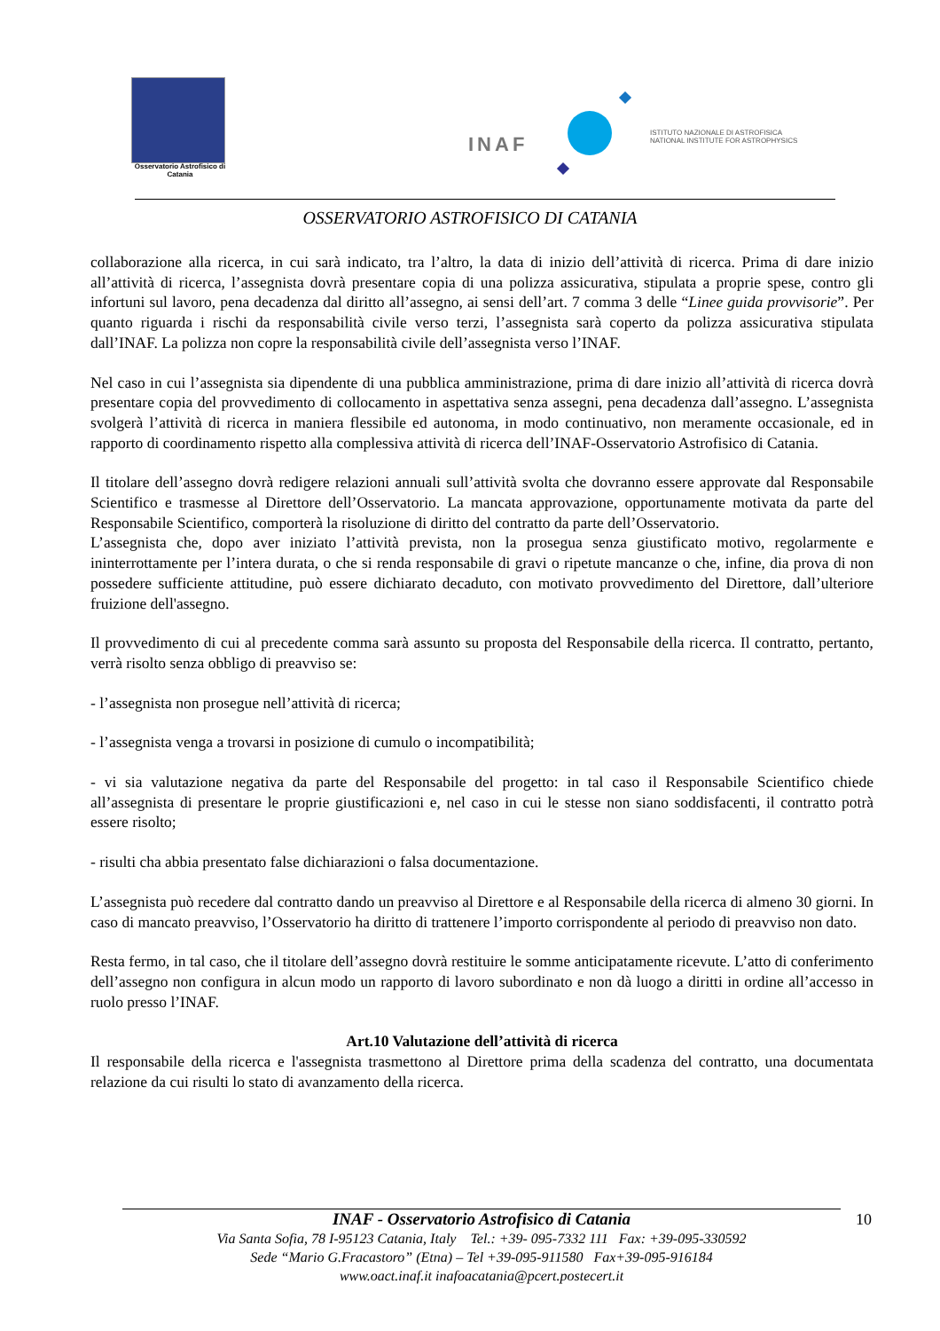Osservatorio Astrofisico di Catania
INAF
ISTITUTO NAZIONALE DI ASTROFISICA
NATIONAL INSTITUTE FOR ASTROPHYSICS
OSSERVATORIO ASTROFISICO DI CATANIA
collaborazione alla ricerca, in cui sarà indicato, tra l’altro, la data di inizio dell’attività di ricerca. Prima di dare inizio all’attività di ricerca, l’assegnista dovrà presentare copia di una polizza assicurativa, stipulata a proprie spese, contro gli infortuni sul lavoro, pena decadenza dal diritto all’assegno, ai sensi dell’art. 7 comma 3 delle “Linee guida provvisorie”. Per quanto riguarda i rischi da responsabilità civile verso terzi, l’assegnista sarà coperto da polizza assicurativa stipulata dall’INAF. La polizza non copre la responsabilità civile dell’assegnista verso l’INAF.
Nel caso in cui l’assegnista sia dipendente di una pubblica amministrazione, prima di dare inizio all’attività di ricerca dovrà presentare copia del provvedimento di collocamento in aspettativa senza assegni, pena decadenza dall’assegno. L’assegnista svolgerà l’attività di ricerca in maniera flessibile ed autonoma, in modo continuativo, non meramente occasionale, ed in rapporto di coordinamento rispetto alla complessiva attività di ricerca dell’INAF-Osservatorio Astrofisico di Catania.
Il titolare dell’assegno dovrà redigere relazioni annuali sull’attività svolta che dovranno essere approvate dal Responsabile Scientifico e trasmesse al Direttore dell’Osservatorio. La mancata approvazione, opportunamente motivata da parte del Responsabile Scientifico, comporterà la risoluzione di diritto del contratto da parte dell’Osservatorio.
L’assegnista che, dopo aver iniziato l’attività prevista, non la prosegua senza giustificato motivo, regolarmente e ininterrottamente per l’intera durata, o che si renda responsabile di gravi o ripetute mancanze o che, infine, dia prova di non possedere sufficiente attitudine, può essere dichiarato decaduto, con motivato provvedimento del Direttore, dall’ulteriore fruizione dell'assegno.
Il provvedimento di cui al precedente comma sarà assunto su proposta del Responsabile della ricerca. Il contratto, pertanto, verrà risolto senza obbligo di preavviso se:
- l’assegnista non prosegue nell’attività di ricerca;
- l’assegnista venga a trovarsi in posizione di cumulo o incompatibilità;
- vi sia valutazione negativa da parte del Responsabile del progetto: in tal caso il Responsabile Scientifico chiede all’assegnista di presentare le proprie giustificazioni e, nel caso in cui le stesse non siano soddisfacenti, il contratto potrà essere risolto;
- risulti cha abbia presentato false dichiarazioni o falsa documentazione.
L’assegnista può recedere dal contratto dando un preavviso al Direttore e al Responsabile della ricerca di almeno 30 giorni. In caso di mancato preavviso, l’Osservatorio ha diritto di trattenere l’importo corrispondente al periodo di preavviso non dato.
Resta fermo, in tal caso, che il titolare dell’assegno dovrà restituire le somme anticipatamente ricevute. L’atto di conferimento dell’assegno non configura in alcun modo un rapporto di lavoro subordinato e non dà luogo a diritti in ordine all’accesso in ruolo presso l’INAF.
Art.10 Valutazione dell’attività di ricerca
Il responsabile della ricerca e l'assegnista trasmettono al Direttore prima della scadenza del contratto, una documentata relazione da cui risulti lo stato di avanzamento della ricerca.
INAF - Osservatorio Astrofisico di Catania
Via Santa Sofia, 78 I-95123 Catania, Italy Tel.: +39- 095-7332 111 Fax: +39-095-330592
Sede “Mario G.Fracastoro” (Etna) – Tel +39-095-911580 Fax+39-095-916184
www.oact.inaf.it inafoacatania@pcert.postecert.it
10